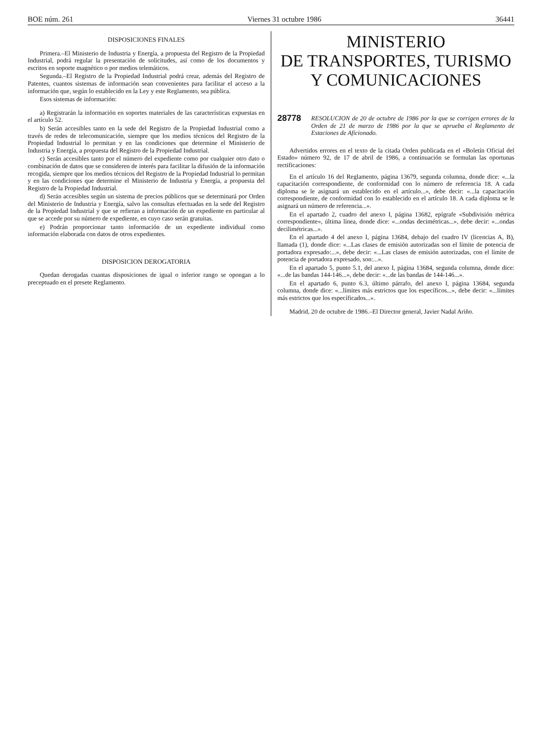BOE núm. 261 Viernes 31 octubre 1986 36441
DISPOSICIONES FINALES
Primera.–El Ministerio de Industria y Energía, a propuesta del Registro de la Propiedad Industrial, podrá regular la presentación de solicitudes, así como de los documentos y escritos en soporte magnético o por medios telemáticos.
Segunda.–El Registro de la Propiedad Industrial podrá crear, además del Registro de Patentes, cuantos sistemas de información sean convenientes para facilitar el acceso a la información que, según lo establecido en la Ley y este Reglamento, sea pública.
Esos sistemas de información:
a) Registrarán la información en soportes materiales de las características expuestas en el artículo 52.
b) Serán accesibles tanto en la sede del Registro de la Propiedad Industrial como a través de redes de telecomunicación, siempre que los medios técnicos del Registro de la Propiedad Industrial lo permitan y en las condiciones que determine el Ministerio de Industria y Energía, a propuesta del Registro de la Propiedad Industrial.
c) Serán accesibles tanto por el número del expediente como por cualquier otro dato o combinación de datos que se consideren de interés para facilitar la difusión de la información recogida, siempre que los medios técnicos del Registro de la Propiedad Industrial lo permitan y en las condiciones que determine el Ministerio de Industria y Energía, a propuesta del Registro de la Propiedad Industrial.
d) Serán accesibles según un sistema de precios públicos que se determinará por Orden del Ministerio de Industria y Energía, salvo las consultas efectuadas en la sede del Registro de la Propiedad Industrial y que se refieran a información de un expediente en particular al que se accede por su número de expediente, en cuyo caso serán gratuitas.
e) Podrán proporcionar tanto información de un expediente individual como información elaborada con datos de otros expedientes.
DISPOSICION DEROGATORIA
Quedan derogadas cuantas disposiciones de igual o inferior rango se opongan a lo preceptuado en el presete Reglamento.
MINISTERIO
DE TRANSPORTES, TURISMO
Y COMUNICACIONES
28778 RESOLUCION de 20 de octubre de 1986 por la que se corrigen errores de la Orden de 21 de marzo de 1986 por la que se aprueba el Reglamento de Estaciones de Aficionado.
Advertidos errores en el texto de la citada Orden publicada en el «Boletín Oficial del Estado» número 92, de 17 de abril de 1986, a continuación se formulan las oportunas rectificaciones:
En el artículo 16 del Reglamento, página 13679, segunda columna, donde dice: «...la capacitación correspondiente, de conformidad con lo número de referencia 18. A cada diploma se le asignará un establecido en el artículo...», debe decir: «...la capacitación correspondiente, de conformidad con lo establecido en el artículo 18. A cada diploma se le asignará un número de referencia...».
En el apartado 2, cuadro del anexo I, página 13682, epígrafe «Subdivisión métrica correspondiente», última línea, donde dice: «...ondas decimétricas...», debe decir: «...ondas decilimétricas...».
En el apartado 4 del anexo I, página 13684, debajo del cuadro IV (licencias A, B), llamada (1), donde dice: «...Las clases de emisión autorizadas son el límite de potencia de portadora expresado:...», debe decir: «...Las clases de emisión autorizadas, con el límite de potencia de portadora expresado, son:...».
En el apartado 5, punto 5.1, del anexo I, página 13684, segunda columna, donde dice: «...de las bandas 144-146...», debe decir: «...de las bandas de 144-146...».
En el apartado 6, punto 6.3, último párrafo, del anexo I, página 13684, segunda columna, donde dice: «...límites más estrictos que los específicos...», debe decir: «...límites más estrictos que los específicados...».
Madrid, 20 de octubre de 1986.–El Director general, Javier Nadal Ariño.